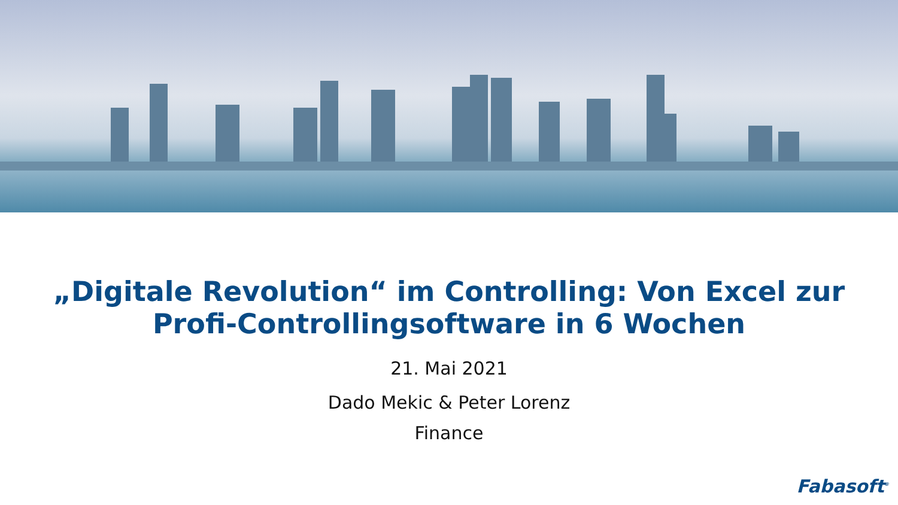„Digitale Revolution“ im Controlling: Von Excel zur
Profi-Controllingsoftware in 6 Wochen
21. Mai 2021
Dado Mekic & Peter Lorenz
Finance
Fabasoft<sup>®</sup>